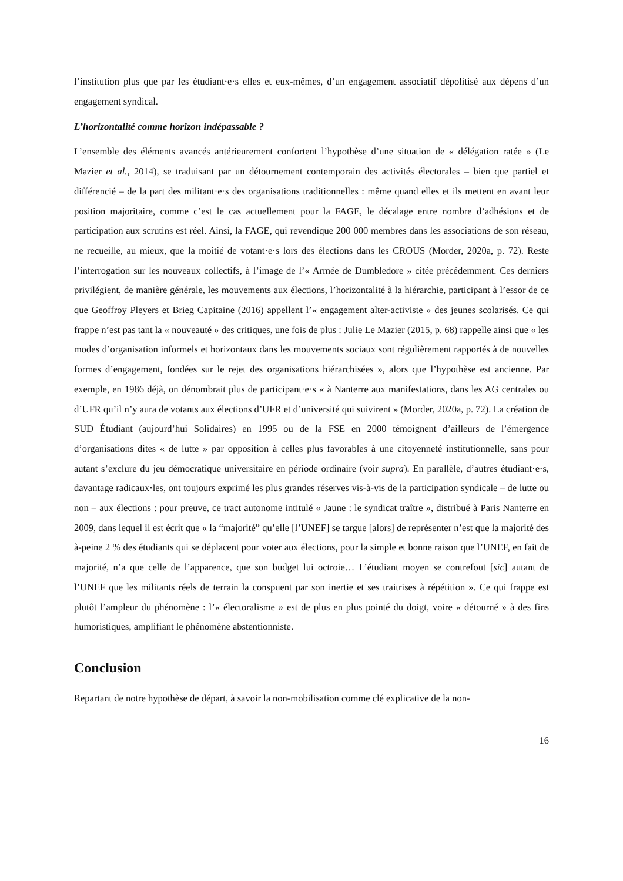l’institution plus que par les étudiant·e·s elles et eux-mêmes, d’un engagement associatif dépolitisé aux dépens d’un engagement syndical.
L’horizontalité comme horizon indépassable ?
L’ensemble des éléments avancés antérieurement confortent l’hypothèse d’une situation de « délégation ratée » (Le Mazier et al., 2014), se traduisant par un détournement contemporain des activités électorales – bien que partiel et différencié – de la part des militant·e·s des organisations traditionnelles : même quand elles et ils mettent en avant leur position majoritaire, comme c’est le cas actuellement pour la FAGE, le décalage entre nombre d’adhésions et de participation aux scrutins est réel. Ainsi, la FAGE, qui revendique 200 000 membres dans les associations de son réseau, ne recueille, au mieux, que la moitié de votant·e·s lors des élections dans les CROUS (Morder, 2020a, p. 72). Reste l’interrogation sur les nouveaux collectifs, à l’image de l’« Armée de Dumbledore » citée précédemment. Ces derniers privilégient, de manière générale, les mouvements aux élections, l’horizontalité à la hiérarchie, participant à l’essor de ce que Geoffroy Pleyers et Brieg Capitaine (2016) appellent l’« engagement alter-activiste » des jeunes scolarisés. Ce qui frappe n’est pas tant la « nouveauté » des critiques, une fois de plus : Julie Le Mazier (2015, p. 68) rappelle ainsi que « les modes d’organisation informels et horizontaux dans les mouvements sociaux sont régulièrement rapportés à de nouvelles formes d’engagement, fondées sur le rejet des organisations hiérarchisées », alors que l’hypothèse est ancienne. Par exemple, en 1986 déjà, on dénombrait plus de participant·e·s « à Nanterre aux manifestations, dans les AG centrales ou d’UFR qu’il n’y aura de votants aux élections d’UFR et d’université qui suivirent » (Morder, 2020a, p. 72). La création de SUD Étudiant (aujourd’hui Solidaires) en 1995 ou de la FSE en 2000 témoignent d’ailleurs de l’émergence d’organisations dites « de lutte » par opposition à celles plus favorables à une citoyenneté institutionnelle, sans pour autant s’exclure du jeu démocratique universitaire en période ordinaire (voir supra). En parallèle, d’autres étudiant·e·s, davantage radicaux·les, ont toujours exprimé les plus grandes réserves vis-à-vis de la participation syndicale – de lutte ou non – aux élections : pour preuve, ce tract autonome intitulé « Jaune : le syndicat traître », distribué à Paris Nanterre en 2009, dans lequel il est écrit que « la “majorité” qu’elle [l’UNEF] se targue [alors] de représenter n’est que la majorité des à-peine 2 % des étudiants qui se déplacent pour voter aux élections, pour la simple et bonne raison que l’UNEF, en fait de majorité, n’a que celle de l’apparence, que son budget lui octroie… L’étudiant moyen se contrefout [sic] autant de l’UNEF que les militants réels de terrain la conspuent par son inertie et ses traitrises à répétition ». Ce qui frappe est plutôt l’ampleur du phénomène : l’« électoralisme » est de plus en plus pointé du doigt, voire « détourné » à des fins humoristiques, amplifiant le phénomène abstentionniste.
Conclusion
Repartant de notre hypothèse de départ, à savoir la non-mobilisation comme clé explicative de la non-
16